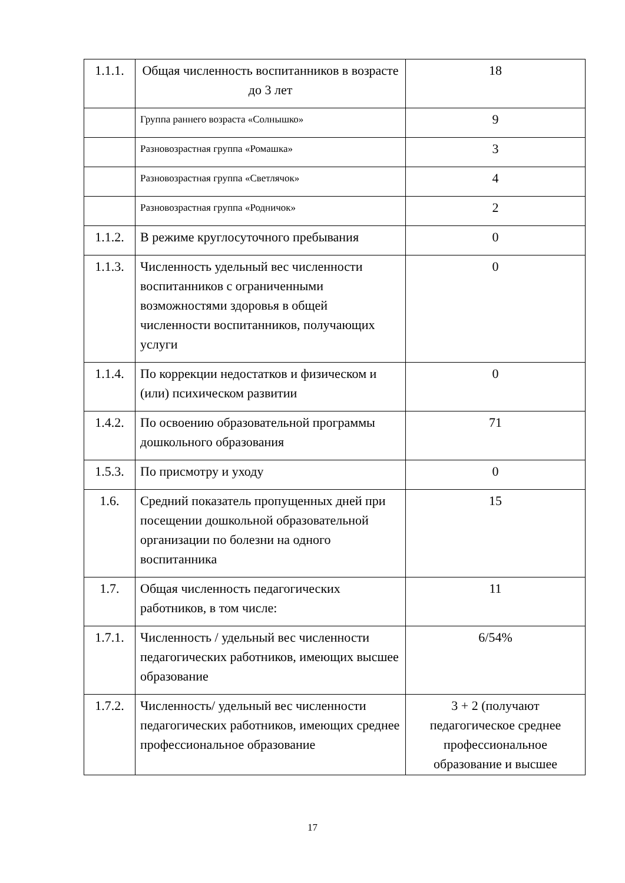| 1.1.1. | Общая численность воспитанников в возрасте до 3 лет | 18 |
| | Группа раннего возраста «Солнышко» | 9 |
| | Разновозрастная группа «Ромашка» | 3 |
| | Разновозрастная группа «Светлячок» | 4 |
| | Разновозрастная группа «Родничок» | 2 |
| 1.1.2. | В режиме круглосуточного пребывания | 0 |
| 1.1.3. | Численность удельный вес численности воспитанников с ограниченными возможностями здоровья в общей численности воспитанников, получающих услуги | 0 |
| 1.1.4. | По коррекции недостатков и физическом и (или) психическом развитии | 0 |
| 1.4.2. | По освоению образовательной программы дошкольного образования | 71 |
| 1.5.3. | По присмотру и уходу | 0 |
| 1.6. | Средний показатель пропущенных дней при посещении дошкольной образовательной организации по болезни на одного воспитанника | 15 |
| 1.7. | Общая численность педагогических работников, в том числе: | 11 |
| 1.7.1. | Численность / удельный вес численности педагогических работников, имеющих высшее образование | 6/54% |
| 1.7.2. | Численность/ удельный вес численности педагогических работников, имеющих среднее профессиональное образование | 3 + 2 (получают педагогическое среднее профессиональное образование и высшее |
17